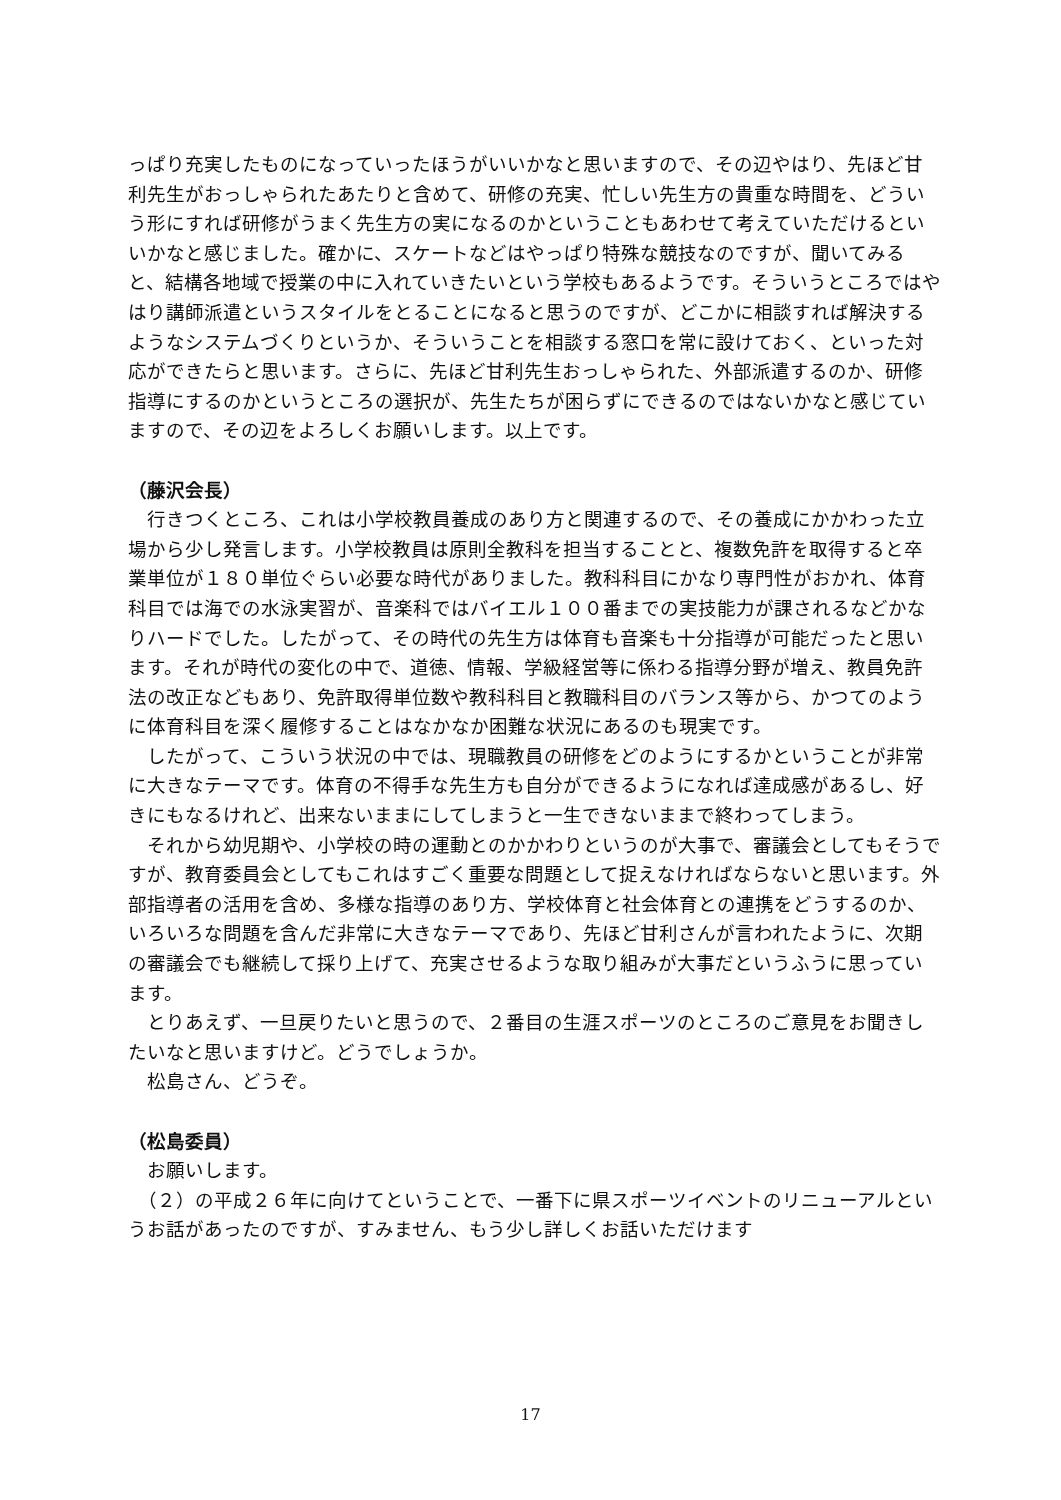っぱり充実したものになっていったほうがいいかなと思いますので、その辺やはり、先ほど甘利先生がおっしゃられたあたりと含めて、研修の充実、忙しい先生方の貴重な時間を、どういう形にすれば研修がうまく先生方の実になるのかということもあわせて考えていただけるといいかなと感じました。確かに、スケートなどはやっぱり特殊な競技なのですが、聞いてみると、結構各地域で授業の中に入れていきたいという学校もあるようです。そういうところではやはり講師派遣というスタイルをとることになると思うのですが、どこかに相談すれば解決するようなシステムづくりというか、そういうことを相談する窓口を常に設けておく、といった対応ができたらと思います。さらに、先ほど甘利先生おっしゃられた、外部派遣するのか、研修指導にするのかというところの選択が、先生たちが困らずにできるのではないかなと感じていますので、その辺をよろしくお願いします。以上です。
（藤沢会長）
　行きつくところ、これは小学校教員養成のあり方と関連するので、その養成にかかわった立場から少し発言します。小学校教員は原則全教科を担当することと、複数免許を取得すると卒業単位が１８０単位ぐらい必要な時代がありました。教科科目にかなり専門性がおかれ、体育科目では海での水泳実習が、音楽科ではバイエル１００番までの実技能力が課されるなどかなりハードでした。したがって、その時代の先生方は体育も音楽も十分指導が可能だったと思います。それが時代の変化の中で、道徳、情報、学級経営等に係わる指導分野が増え、教員免許法の改正などもあり、免許取得単位数や教科科目と教職科目のバランス等から、かつてのように体育科目を深く履修することはなかなか困難な状況にあるのも現実です。
　したがって、こういう状況の中では、現職教員の研修をどのようにするかということが非常に大きなテーマです。体育の不得手な先生方も自分ができるようになれば達成感があるし、好きにもなるけれど、出来ないままにしてしまうと一生できないままで終わってしまう。
　それから幼児期や、小学校の時の運動とのかかわりというのが大事で、審議会としてもそうですが、教育委員会としてもこれはすごく重要な問題として捉えなければならないと思います。外部指導者の活用を含め、多様な指導のあり方、学校体育と社会体育との連携をどうするのか、いろいろな問題を含んだ非常に大きなテーマであり、先ほど甘利さんが言われたように、次期の審議会でも継続して採り上げて、充実させるような取り組みが大事だというふうに思っています。
　とりあえず、一旦戻りたいと思うので、２番目の生涯スポーツのところのご意見をお聞きしたいなと思いますけど。どうでしょうか。
　松島さん、どうぞ。
（松島委員）
　お願いします。
　（２）の平成２６年に向けてということで、一番下に県スポーツイベントのリニューアルというお話があったのですが、すみません、もう少し詳しくお話いただけます
17